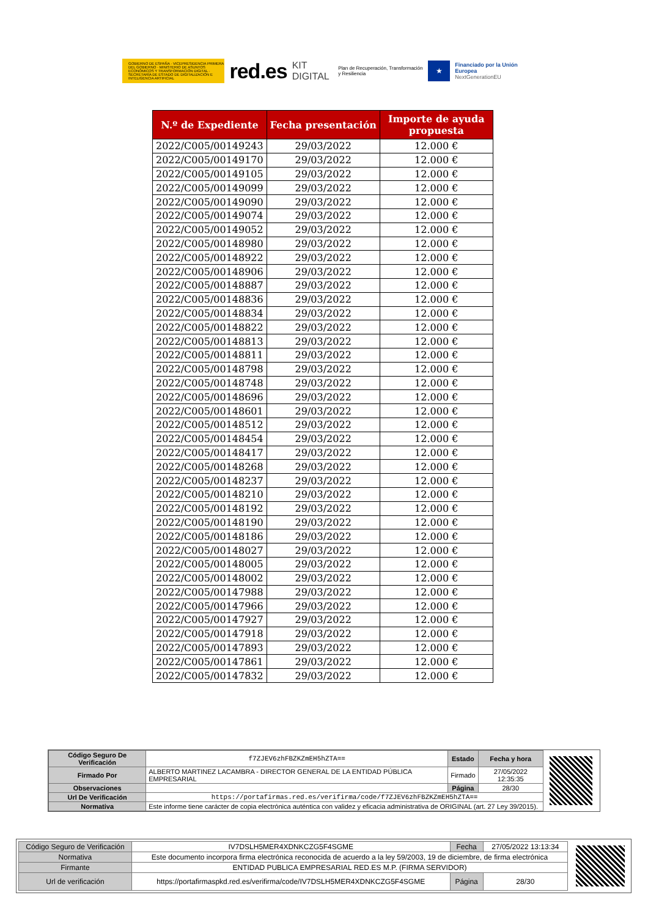GOBIERNO DE ESPAÑA · VICEPRESIDENCIA PRIMERA DEL GOBIERNO · MINISTERIO DE ASUNTOS ECONÓMICOS Y TRANSFORMACIÓN DIGITAL · SECRETARÍA DE ESTADO DE DIGITALIZACIÓN E INTELIGENCIA ARTIFICIAL
red.es KIT DIGITAL Plan de Recuperación, Transformación y Resiliencia ★ Financiado por la Unión Europea
NextGenerationEU
| N.º de Expediente | Fecha presentación | Importe de ayuda propuesta |
| --- | --- | --- |
| 2022/C005/00149243 | 29/03/2022 | 12.000 € |
| 2022/C005/00149170 | 29/03/2022 | 12.000 € |
| 2022/C005/00149105 | 29/03/2022 | 12.000 € |
| 2022/C005/00149099 | 29/03/2022 | 12.000 € |
| 2022/C005/00149090 | 29/03/2022 | 12.000 € |
| 2022/C005/00149074 | 29/03/2022 | 12.000 € |
| 2022/C005/00149052 | 29/03/2022 | 12.000 € |
| 2022/C005/00148980 | 29/03/2022 | 12.000 € |
| 2022/C005/00148922 | 29/03/2022 | 12.000 € |
| 2022/C005/00148906 | 29/03/2022 | 12.000 € |
| 2022/C005/00148887 | 29/03/2022 | 12.000 € |
| 2022/C005/00148836 | 29/03/2022 | 12.000 € |
| 2022/C005/00148834 | 29/03/2022 | 12.000 € |
| 2022/C005/00148822 | 29/03/2022 | 12.000 € |
| 2022/C005/00148813 | 29/03/2022 | 12.000 € |
| 2022/C005/00148811 | 29/03/2022 | 12.000 € |
| 2022/C005/00148798 | 29/03/2022 | 12.000 € |
| 2022/C005/00148748 | 29/03/2022 | 12.000 € |
| 2022/C005/00148696 | 29/03/2022 | 12.000 € |
| 2022/C005/00148601 | 29/03/2022 | 12.000 € |
| 2022/C005/00148512 | 29/03/2022 | 12.000 € |
| 2022/C005/00148454 | 29/03/2022 | 12.000 € |
| 2022/C005/00148417 | 29/03/2022 | 12.000 € |
| 2022/C005/00148268 | 29/03/2022 | 12.000 € |
| 2022/C005/00148237 | 29/03/2022 | 12.000 € |
| 2022/C005/00148210 | 29/03/2022 | 12.000 € |
| 2022/C005/00148192 | 29/03/2022 | 12.000 € |
| 2022/C005/00148190 | 29/03/2022 | 12.000 € |
| 2022/C005/00148186 | 29/03/2022 | 12.000 € |
| 2022/C005/00148027 | 29/03/2022 | 12.000 € |
| 2022/C005/00148005 | 29/03/2022 | 12.000 € |
| 2022/C005/00148002 | 29/03/2022 | 12.000 € |
| 2022/C005/00147988 | 29/03/2022 | 12.000 € |
| 2022/C005/00147966 | 29/03/2022 | 12.000 € |
| 2022/C005/00147927 | 29/03/2022 | 12.000 € |
| 2022/C005/00147918 | 29/03/2022 | 12.000 € |
| 2022/C005/00147893 | 29/03/2022 | 12.000 € |
| 2022/C005/00147861 | 29/03/2022 | 12.000 € |
| 2022/C005/00147832 | 29/03/2022 | 12.000 € |
| Código Seguro De Verificación | f7ZJEV6zhFBZKZmEH5hZTA== | Estado | Fecha y hora |
| Firmado Por | ALBERTO MARTINEZ LACAMBRA - DIRECTOR GENERAL DE LA ENTIDAD PÚBLICA EMPRESARIAL | Firmado | 27/05/2022 12:35:35 |
| Observaciones | | Página | 28/30 |
| Url De Verificación | https://portafirmas.red.es/verifirma/code/f7ZJEV6zhFBZKZmEH5hZTA== | | |
| Normativa | Este informe tiene carácter de copia electrónica auténtica con validez y eficacia administrativa de ORIGINAL (art. 27 Ley 39/2015). | | |
| Código Seguro de Verificación | IV7DSLH5MER4XDNKCZG5F4SGME | Fecha | 27/05/2022 13:13:34 |
| Normativa | Este documento incorpora firma electrónica reconocida de acuerdo a la ley 59/2003, 19 de diciembre, de firma electrónica | | |
| Firmante | ENTIDAD PUBLICA EMPRESARIAL RED.ES M.P. (FIRMA SERVIDOR) | | |
| Url de verificación | https://portafirmaspkd.red.es/verifirma/code/IV7DSLH5MER4XDNKCZG5F4SGME | Página | 28/30 |